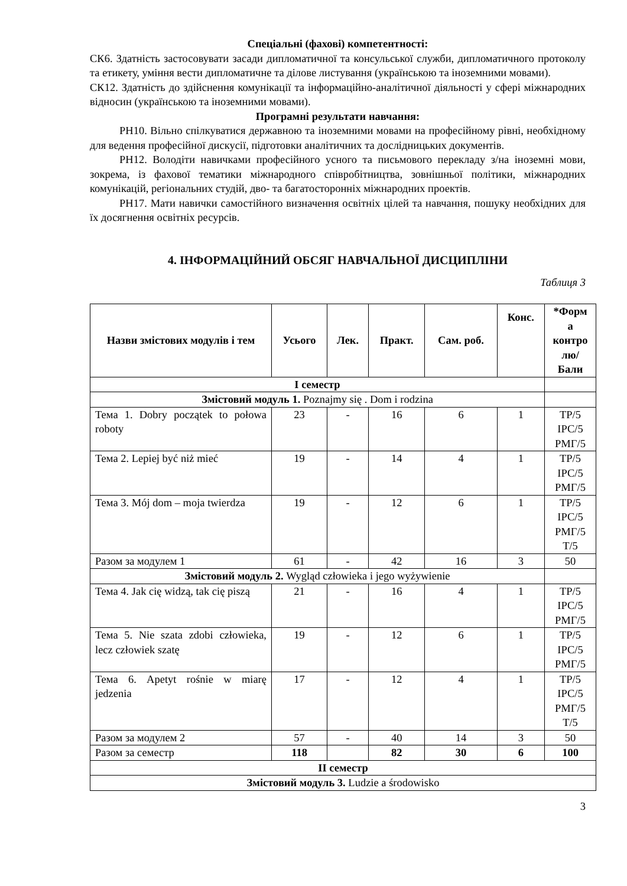Спеціальні (фахові) компетентності:
СК6. Здатність застосовувати засади дипломатичної та консульської служби, дипломатичного протоколу та етикету, уміння вести дипломатичне та ділове листування (українською та іноземними мовами).
СК12. Здатність до здійснення комунікації та інформаційно-аналітичної діяльності у сфері міжнародних відносин (українською та іноземними мовами).
Програмні результати навчання:
РН10. Вільно спілкуватися державною та іноземними мовами на професійному рівні, необхідному для ведення професійної дискусії, підготовки аналітичних та дослідницьких документів.
РН12. Володіти навичками професійного усного та письмового перекладу з/на іноземні мови, зокрема, із фахової тематики міжнародного співробітництва, зовнішньої політики, міжнародних комунікацій, регіональних студій, дво- та багатосторонніх міжнародних проектів.
РН17. Мати навички самостійного визначення освітніх цілей та навчання, пошуку необхідних для їх досягнення освітніх ресурсів.
4. ІНФОРМАЦІЙНИЙ ОБСЯГ НАВЧАЛЬНОЇ ДИСЦИПЛІНИ
Таблиця 3
| Назви змістових модулів і тем | Усього | Лек. | Практ. | Сам. роб. | Конс. | *Форм а контро лю/ Бали |
| --- | --- | --- | --- | --- | --- | --- |
| І семестр | | | | | | |
| Змістовий модуль 1. Poznajmy się . Dom i rodzina | | | | | | |
| Тема 1. Dobry początek to połowa roboty | 23 | - | 16 | 6 | 1 | ТР/5 ІРС/5 РМГ/5 |
| Тема 2. Lepiej być niż mieć | 19 | - | 14 | 4 | 1 | ТР/5 ІРС/5 РМГ/5 |
| Тема 3. Mój dom – moja twierdza | 19 | - | 12 | 6 | 1 | ТР/5 ІРС/5 РМГ/5 Т/5 |
| Разом за модулем 1 | 61 | - | 42 | 16 | 3 | 50 |
| Змістовий модуль 2. Wygląd człowieka i jego wyżywienie | | | | | | |
| Тема 4. Jak cię widzą, tak cię piszą | 21 | - | 16 | 4 | 1 | ТР/5 ІРС/5 РМГ/5 |
| Тема 5. Nie szata zdobi człowieka, lecz człowiek szatę | 19 | - | 12 | 6 | 1 | ТР/5 ІРС/5 РМГ/5 |
| Тема 6. Apetyt rośnie w miarę jedzenia | 17 | - | 12 | 4 | 1 | ТР/5 ІРС/5 РМГ/5 Т/5 |
| Разом за модулем 2 | 57 | - | 40 | 14 | 3 | 50 |
| Разом за семестр | 118 | | 82 | 30 | 6 | 100 |
| ІІ семестр | | | | | | |
| Змістовий модуль 3. Ludzie a środowisko | | | | | | |
3